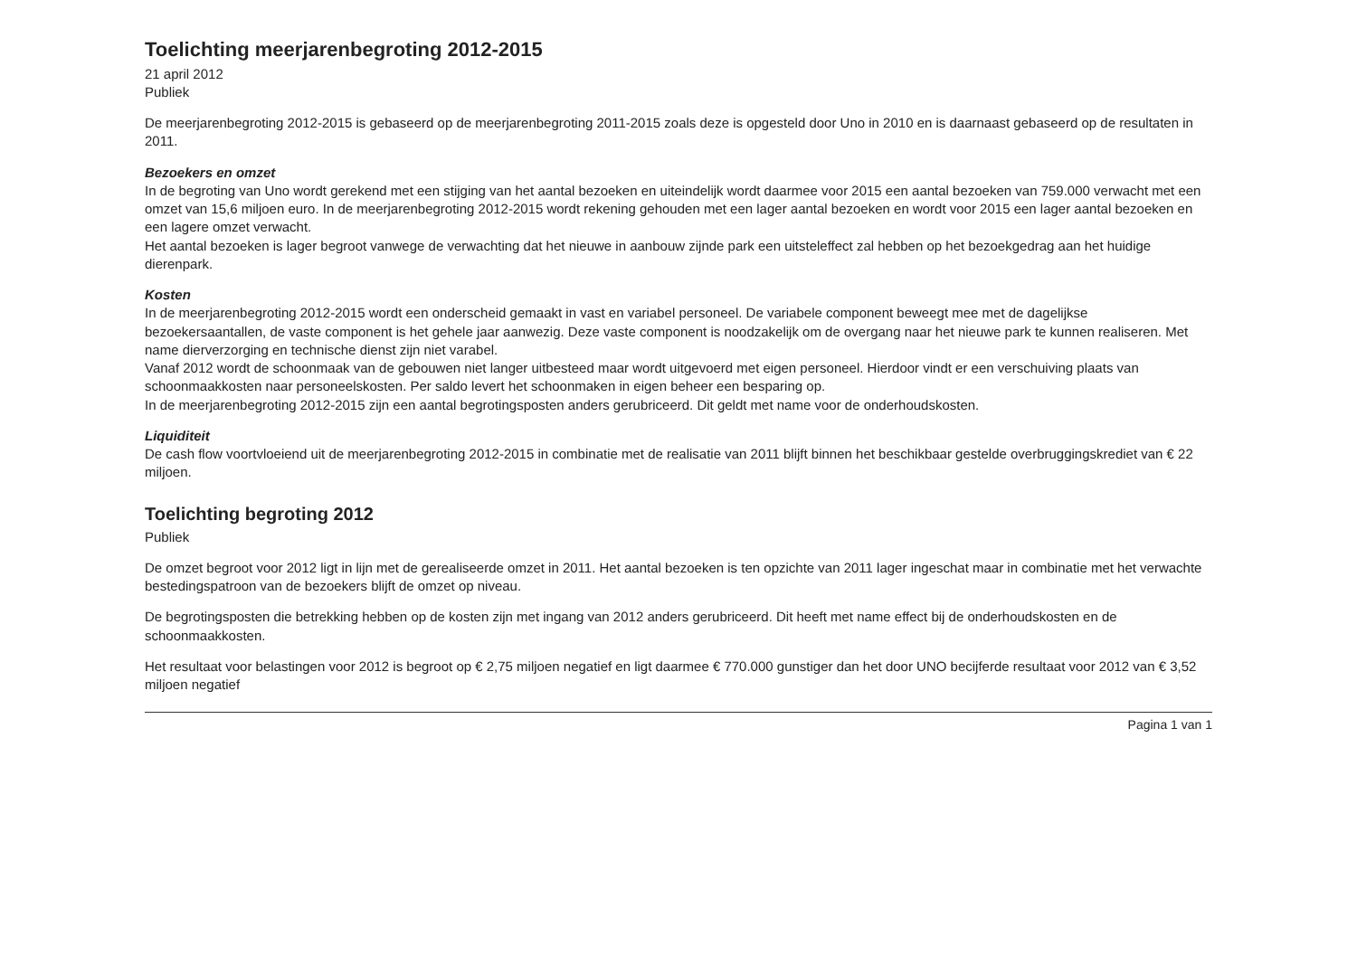Toelichting meerjarenbegroting 2012-2015
21 april 2012
Publiek
De meerjarenbegroting 2012-2015 is gebaseerd op de meerjarenbegroting 2011-2015 zoals deze is opgesteld door Uno in 2010 en is daarnaast gebaseerd op de resultaten in 2011.
Bezoekers en omzet
In de begroting van Uno wordt gerekend met een stijging van het aantal bezoeken en uiteindelijk wordt daarmee voor 2015 een aantal bezoeken van 759.000 verwacht met een omzet van 15,6 miljoen euro. In de meerjarenbegroting 2012-2015 wordt rekening gehouden met een lager aantal bezoeken en wordt voor 2015 een lager aantal bezoeken en een lagere omzet verwacht.
Het aantal bezoeken is lager begroot vanwege de verwachting dat het nieuwe in aanbouw zijnde park een uitstel­effect zal hebben op het bezoekgedrag aan het huidige dierenpark.
Kosten
In de meerjarenbegroting 2012-2015 wordt een onderscheid gemaakt in vast en variabel personeel. De variabele component beweegt mee met de dagelijkse bezoekersaantallen, de vaste component is het gehele jaar aanwezig. Deze vaste component is noodzakelijk om de overgang naar het nieuwe park te kunnen realiseren. Met name dierverzorging en technische dienst zijn niet varabel.
Vanaf 2012 wordt de schoonmaak van de gebouwen niet langer uitbesteed maar wordt uitgevoerd met eigen personeel. Hierdoor vindt er een verschuiving plaats van schoonmaakkosten naar personeelskosten. Per saldo levert het schoonmaken in eigen beheer een besparing op.
In de meerjarenbegroting 2012-2015 zijn een aantal begrotingsposten anders gerubriceerd. Dit geldt met name voor de onderhoudskosten.
Liquiditeit
De cash flow voortvloeiend uit de meerjarenbegroting 2012-2015 in combinatie met de realisatie van 2011 blijft binnen het beschikbaar gestelde overbruggingskrediet van € 22 miljoen.
Toelichting begroting 2012
Publiek
De omzet begroot voor 2012 ligt in lijn met de gerealiseerde omzet in 2011. Het aantal bezoeken is ten opzichte van 2011 lager ingeschat maar in combinatie met het verwachte bestedingspatroon van de bezoekers blijft de omzet op niveau.
De begrotingsposten die betrekking hebben op de kosten zijn met ingang van 2012 anders gerubriceerd. Dit heeft met name effect bij de onderhoudskosten en de schoonmaakkosten.
Het resultaat voor belastingen voor 2012 is begroot op € 2,75 miljoen negatief en ligt daarmee € 770.000 gunstiger dan het door UNO becijferde resultaat voor 2012 van € 3,52 miljoen negatief
Pagina 1 van 1